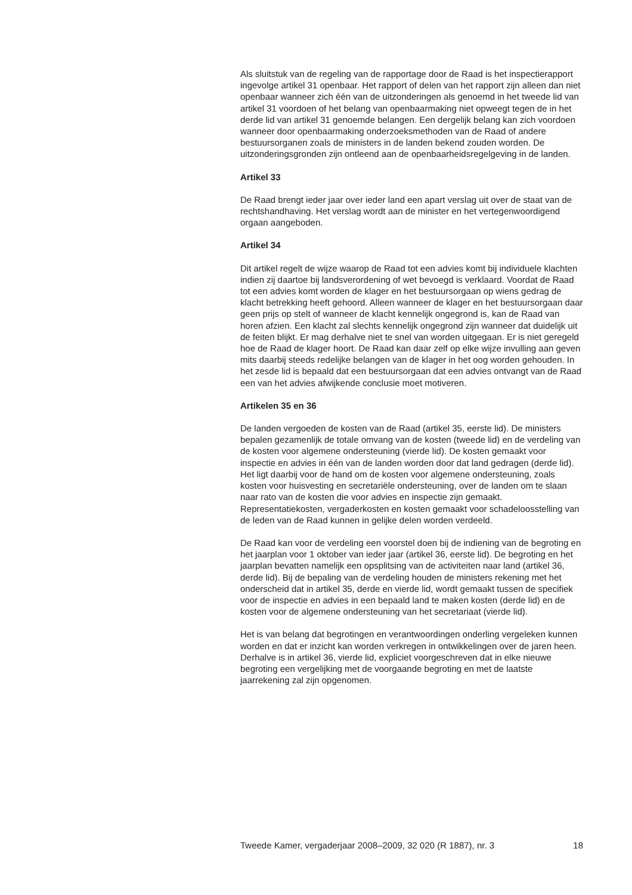Als sluitstuk van de regeling van de rapportage door de Raad is het inspectierapport ingevolge artikel 31 openbaar. Het rapport of delen van het rapport zijn alleen dan niet openbaar wanneer zich één van de uitzonderingen als genoemd in het tweede lid van artikel 31 voordoen of het belang van openbaarmaking niet opweegt tegen de in het derde lid van artikel 31 genoemde belangen. Een dergelijk belang kan zich voordoen wanneer door openbaarmaking onderzoeksmethoden van de Raad of andere bestuursorganen zoals de ministers in de landen bekend zouden worden. De uitzonderingsgronden zijn ontleend aan de openbaarheidsregelgeving in de landen.
Artikel 33
De Raad brengt ieder jaar over ieder land een apart verslag uit over de staat van de rechtshandhaving. Het verslag wordt aan de minister en het vertegenwoordigend orgaan aangeboden.
Artikel 34
Dit artikel regelt de wijze waarop de Raad tot een advies komt bij individuele klachten indien zij daartoe bij landsverordening of wet bevoegd is verklaard. Voordat de Raad tot een advies komt worden de klager en het bestuursorgaan op wiens gedrag de klacht betrekking heeft gehoord. Alleen wanneer de klager en het bestuursorgaan daar geen prijs op stelt of wanneer de klacht kennelijk ongegrond is, kan de Raad van horen afzien. Een klacht zal slechts kennelijk ongegrond zijn wanneer dat duidelijk uit de feiten blijkt. Er mag derhalve niet te snel van worden uitgegaan. Er is niet geregeld hoe de Raad de klager hoort. De Raad kan daar zelf op elke wijze invulling aan geven mits daarbij steeds redelijke belangen van de klager in het oog worden gehouden. In het zesde lid is bepaald dat een bestuursorgaan dat een advies ontvangt van de Raad een van het advies afwijkende conclusie moet motiveren.
Artikelen 35 en 36
De landen vergoeden de kosten van de Raad (artikel 35, eerste lid). De ministers bepalen gezamenlijk de totale omvang van de kosten (tweede lid) en de verdeling van de kosten voor algemene ondersteuning (vierde lid). De kosten gemaakt voor inspectie en advies in één van de landen worden door dat land gedragen (derde lid). Het ligt daarbij voor de hand om de kosten voor algemene ondersteuning, zoals kosten voor huisvesting en secretariële ondersteuning, over de landen om te slaan naar rato van de kosten die voor advies en inspectie zijn gemaakt. Representatiekosten, vergaderkosten en kosten gemaakt voor schadeloosstelling van de leden van de Raad kunnen in gelijke delen worden verdeeld.
De Raad kan voor de verdeling een voorstel doen bij de indiening van de begroting en het jaarplan voor 1 oktober van ieder jaar (artikel 36, eerste lid). De begroting en het jaarplan bevatten namelijk een opsplitsing van de activiteiten naar land (artikel 36, derde lid). Bij de bepaling van de verdeling houden de ministers rekening met het onderscheid dat in artikel 35, derde en vierde lid, wordt gemaakt tussen de specifiek voor de inspectie en advies in een bepaald land te maken kosten (derde lid) en de kosten voor de algemene ondersteuning van het secretariaat (vierde lid).
Het is van belang dat begrotingen en verantwoordingen onderling vergeleken kunnen worden en dat er inzicht kan worden verkregen in ontwikkelingen over de jaren heen. Derhalve is in artikel 36, vierde lid, expliciet voorgeschreven dat in elke nieuwe begroting een vergelijking met de voorgaande begroting en met de laatste jaarrekening zal zijn opgenomen.
Tweede Kamer, vergaderjaar 2008–2009, 32 020 (R 1887), nr. 3 18